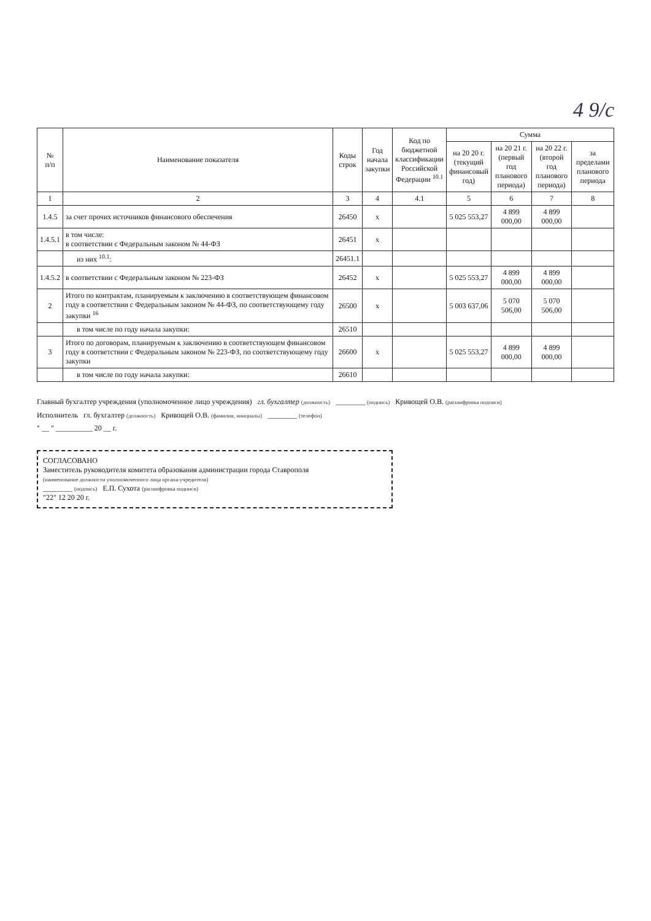4 9/с
| № п/п | Наименование показателя | Коды строк | Год начала закупки | Код по бюджетной классификации Российской Федерации <sup>10.1</sup> | Сумма | | | |
| --- | --- | --- | --- | --- | --- | --- | --- | --- |
| | | | | | на 20 20 г. (текущий финансовый год) | на 20 21 г. (первый год планового периода) | на 20 22 г. (второй год планового периода) | за пределами планового периода |
| 1 | 2 | 3 | 4 | 4.1 | 5 | 6 | 7 | 8 |
| 1.4.5 | за счет прочих источников финансового обеспечения | 26450 | x | | 5 025 553,27 | 4 899 000,00 | 4 899 000,00 | |
| 1.4.5.1 | в том числе: в соответствии с Федеральным законом № 44-ФЗ | 26451 | x | | | | | |
| | из них <sup>10.1</sup>: | 26451.1 | | | | | | |
| 1.4.5.2 | в соответствии с Федеральным законом № 223-ФЗ | 26452 | x | | 5 025 553,27 | 4 899 000,00 | 4 899 000,00 | |
| 2 | Итого по контрактам, планируемым к заключению в соответствующем финансовом году в соответствии с Федеральным законом № 44-ФЗ, по соответствующему году закупки <sup>16</sup> | 26500 | x | | 5 003 637,06 | 5 070 506,00 | 5 070 506,00 | |
| | в том числе по году начала закупки: | 26510 | | | | | | |
| 3 | Итого по договорам, планируемым к заключению в соответствующем финансовом году в соответствии с Федеральным законом № 223-ФЗ, по соответствующему году закупки | 26600 | x | | 5 025 553,27 | 4 899 000,00 | 4 899 000,00 | |
| | в том числе по году начала закупки: | 26610 | | | | | | |
Главный бухгалтер учреждения (уполномоченное лицо учреждения) гл. бухгалтер (должность) ________ (подпись) Кривощей О.В. (расшифровка подписи)
Исполнитель гл. бухгалтер (должность) Кривощей О.В. (фамилия, инициалы) ________ (телефон)
" __ " __________ 20 __ г.
СОГЛАСОВАНО
Заместитель руководителя комитета образования администрации города Ставрополя
(наименование должности уполномоченного лица органа-учредителя)
________ (подпись) Е.П. Сухота (расшифровка подписи)
"22" 12 20 20 г.